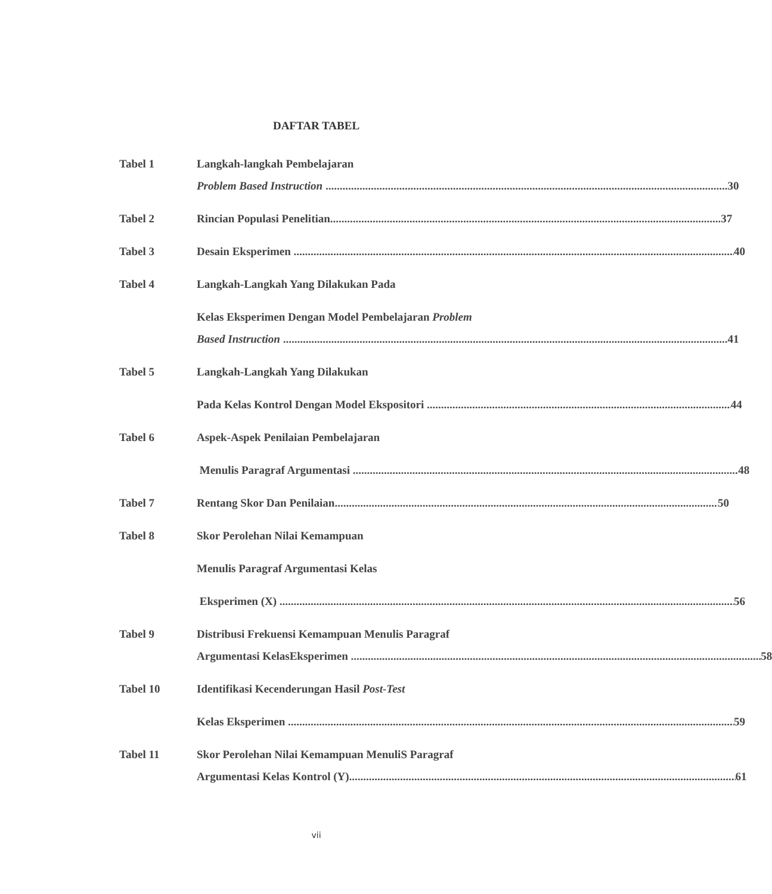DAFTAR TABEL
Tabel 1 Langkah-langkah Pembelajaran
Problem Based Instruction 30
Tabel 2 Rincian Populasi Penelitian 37
Tabel 3 Desain Eksperimen 40
Tabel 4 Langkah-Langkah Yang Dilakukan Pada
Kelas Eksperimen Dengan Model Pembelajaran Problem
Based Instruction 41
Tabel 5 Langkah-Langkah Yang Dilakukan
Pada Kelas Kontrol Dengan Model Ekspositori 44
Tabel 6 Aspek-Aspek Penilaian Pembelajaran
Menulis Paragraf Argumentasi 48
Tabel 7 Rentang Skor Dan Penilaian 50
Tabel 8 Skor Perolehan Nilai Kemampuan
Menulis Paragraf Argumentasi Kelas
Eksperimen (X) 56
Tabel 9 Distribusi Frekuensi Kemampuan Menulis Paragraf
Argumentasi KelasEksperimen 58
Tabel 10 Identifikasi Kecenderungan Hasil Post-Test
Kelas Eksperimen 59
Tabel 11 Skor Perolehan Nilai Kemampuan MenuliS Paragraf
Argumentasi Kelas Kontrol (Y) 61
vii